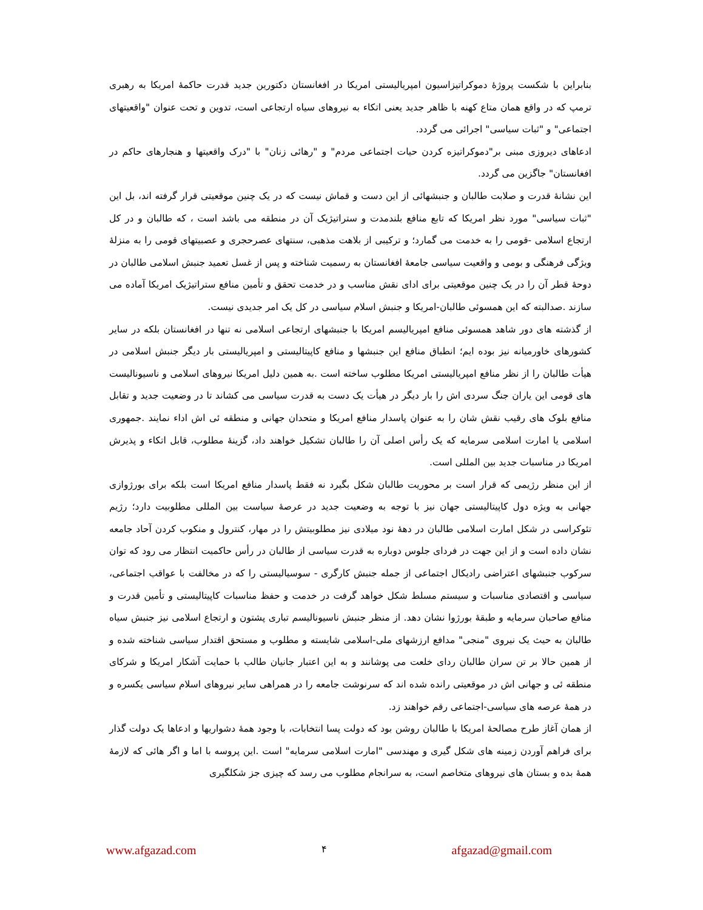بنابراین با شکست پروژهٔ دموکراتیزاسیون امپریالیستی امریکا در افغانستان دکتورین جدید قدرت حاکمهٔ امریکا به رهبری ترمپ که در واقع همان متاع کهنه با ظاهر جدید یعنی اتکاء به نیروهای سیاه ارتجاعی است، تدوین و تحت عنوان "واقعیتهای اجتماعی" و "ثبات سیاسی" اجرائی می گردد.
ادعاهای دیروزی مبنی بر"دموکراتیزه کردن حیات اجتماعی مردم" و "رهائی زنان" با "درک واقعیتها و هنجارهای حاکم در افغانستان" جاگزین می گردد.
این نشانهٔ قدرت و صلابت طالبان و جنبشهائی از این دست و قماش نیست که در یک چنین موقعیتی قرار گرفته اند، بل این "ثبات سیاسی" مورد نظر امریکا که تابع منافع بلندمدت و ستراتیژیک آن در منطقه می باشد است ، که طالبان و در کل ارتجاع اسلامی -قومی را به خدمت می گمارد؛ و ترکیبی از بلاهت مذهبی، سنتهای عصرحجری و عصبیتهای قومی را به منزلهٔ ویژگی فرهنگی و بومی و واقعیت سیاسی جامعهٔ افغانستان به رسمیت شناخته و پس از غسل تعمید جنبش اسلامی طالبان در دوحهٔ قطر آن را در یک چنین موقعیتی برای ادای نقش مناسب و در خدمت تحقق و تأمین منافع ستراتیژیک امریکا آماده می سازند .صدالبته که این همسوئی طالبان-امریکا و جنبش اسلام سیاسی در کل یک امر جدیدی نیست.
از گذشته های دور شاهد همسوئی منافع امپریالیسم امریکا با جنبشهای ارتجاعی اسلامی نه تنها در افغانستان بلکه در سایر کشورهای خاورمیانه نیز بوده ایم؛ انطباق منافع این جنبشها و منافع کاپیتالیستی و امپریالیستی بار دیگر جنبش اسلامی در هیأت طالبان را از نظر منافع امپریالیستی امریکا مطلوب ساخته است .به همین دلیل امریکا نیروهای اسلامی و ناسیونالیست های قومی این یاران جنگ سردی اش را بار دیگر در هیأت یک دست به قدرت سیاسی می کشاند تا در وضعیت جدید و تقابل منافع بلوک های رقیب نقش شان را به عنوان پاسدار منافع امریکا و متحدان جهانی و منطقه ئی اش اداء نمایند .جمهوری اسلامی یا امارت اسلامی سرمایه که یک رأس اصلی آن را طالبان تشکیل خواهند داد، گزینهٔ مطلوب، قابل اتکاء و پذیرش امریکا در مناسبات جدید بین المللی است.
از این منظر رژیمی که قرار است بر محوریت طالبان شکل بگیرد نه فقط پاسدار منافع امریکا است بلکه برای بورژوازی جهانی به ویژه دول کاپیتالیستی جهان نیز با توجه به وضعیت جدید در عرصهٔ سیاست بین المللی مطلوبیت دارد؛ رژیم تئوکراسی در شکل امارت اسلامی طالبان در دههٔ نود میلادی نیز مطلوبیتش را در مهار، کنترول و منکوب کردن آحاد جامعه نشان داده است و از این جهت در فردای جلوس دوباره به قدرت سیاسی از طالبان در رأس حاکمیت انتظار می رود که توان سرکوب جنبشهای اعتراضی رادیکال اجتماعی از جمله جنبش کارگری - سوسیالیستی را که در مخالفت با عواقب اجتماعی، سیاسی و اقتصادی مناسبات و سیستم مسلط شکل خواهد گرفت در خدمت و حفظ مناسبات کاپیتالیستی و تأمین قدرت و منافع صاحبان سرمایه و طبقهٔ بورژوا نشان دهد. از منظر جنبش ناسیونالیسم تباری پشتون و ارتجاع اسلامی نیز جنبش سیاه طالبان به حیث یک نیروی "منجی" مدافع ارزشهای ملی-اسلامی شایسته و مطلوب و مستحق اقتدار سیاسی شناخته شده و از همین حالا بر تن سران طالبان ردای خلعت می پوشانند و به این اعتبار جانیان طالب با حمایت آشکار امریکا و شرکای منطقه ئی و جهانی اش در موقعیتی رانده شده اند که سرنوشت جامعه را در همراهی سایر نیروهای اسلام سیاسی یکسره و در همهٔ عرصه های سیاسی-اجتماعی رقم خواهند زد.
از همان آغاز طرح مصالحهٔ امریکا با طالبان روشن بود که دولت پسا انتخابات، با وجود همهٔ دشواریها و ادعاها یک دولت گذار برای فراهم آوردن زمینه های شکل گیری و مهندسی "امارت اسلامی سرمایه" است .این پروسه با اما و اگر هائی که لازمهٔ همهٔ بده و بستان های نیروهای متخاصم است، به سرانجام مطلوب می رسد که چیزی جز شکلگیری
www.afgazad.com ۴ afgazad@gmail.com